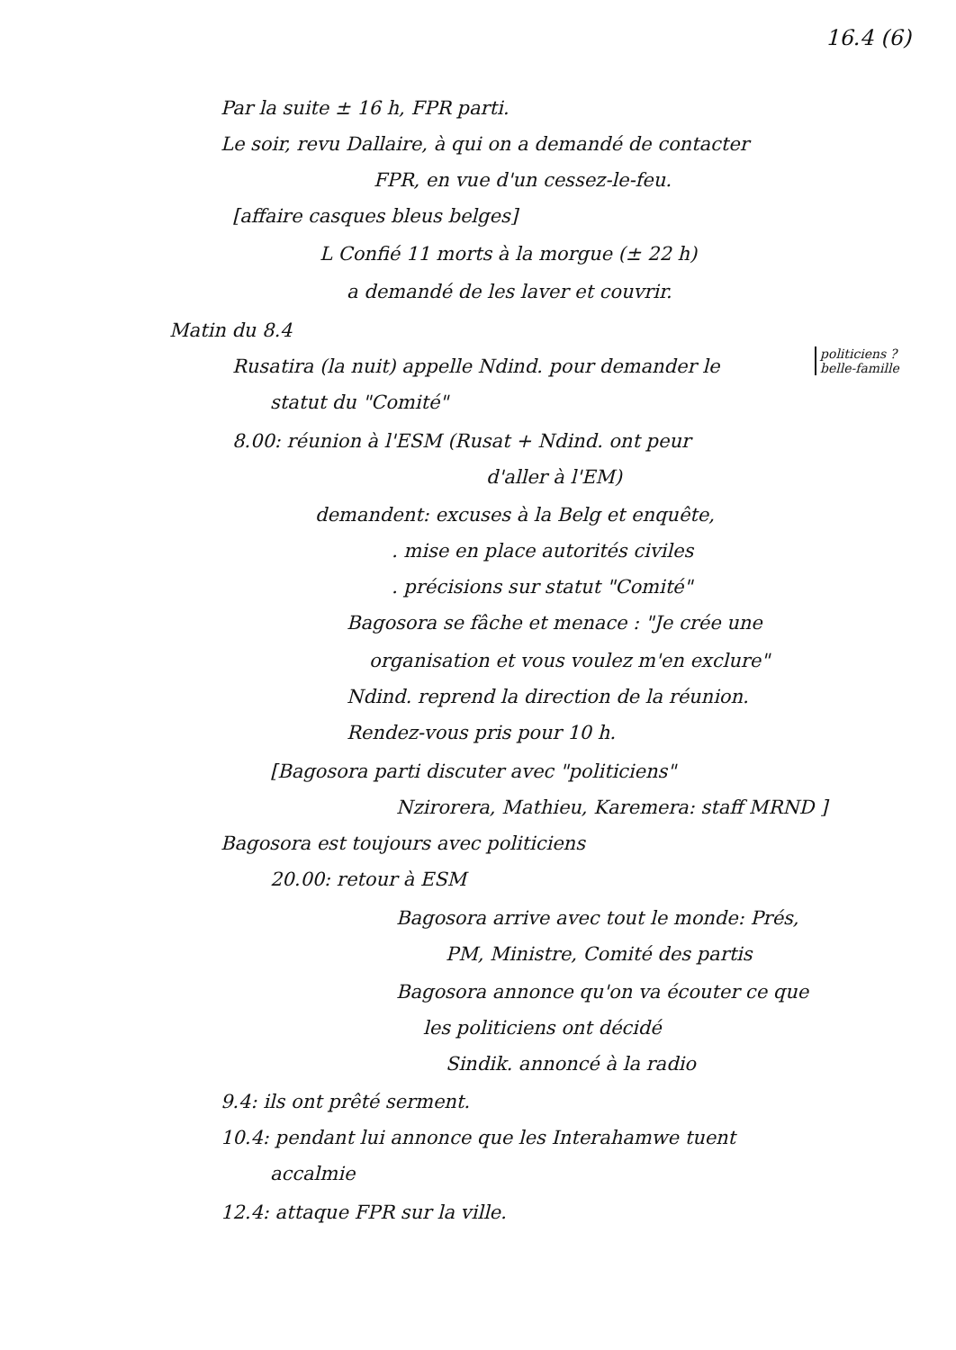16.4 (6)
Par la suite ± 16 h, FPR parti.
Le soir, revu Dallaire, à qui on a demandé de contacter
FPR, en vue d'un cessez-le-feu.
[affaire casques bleus belges]
L Confié 11 morts à la morgue (± 22 h)
a demandé de les laver et couvrir.
Matin du 8.4
politiciens ?
belle-famille
Rusatira (la nuit) appelle Ndind. pour demander le
statut du "Comité"
8.00: réunion à l'ESM (Rusat + Ndind. ont peur
d'aller à l'EM)
demandent: excuses à la Belg et enquête,
. mise en place autorités civiles
. précisions sur statut "Comité"
Bagosora se fâche et menace : "Je crée une
organisation et vous voulez m'en exclure"
Ndind. reprend la direction de la réunion.
Rendez-vous pris pour 10 h.
[Bagosora parti discuter avec "politiciens"
Nzirorera, Mathieu, Karemera: staff MRND ]
Bagosora est toujours avec politiciens
20.00: retour à ESM
Bagosora arrive avec tout le monde: Prés,
PM, Ministre, Comité des partis
Bagosora annonce qu'on va écouter ce que
les politiciens ont décidé
Sindik. annoncé à la radio
9.4: ils ont prêté serment.
10.4: pendant lui annonce que les Interahamwe tuent
accalmie
12.4: attaque FPR sur la ville.